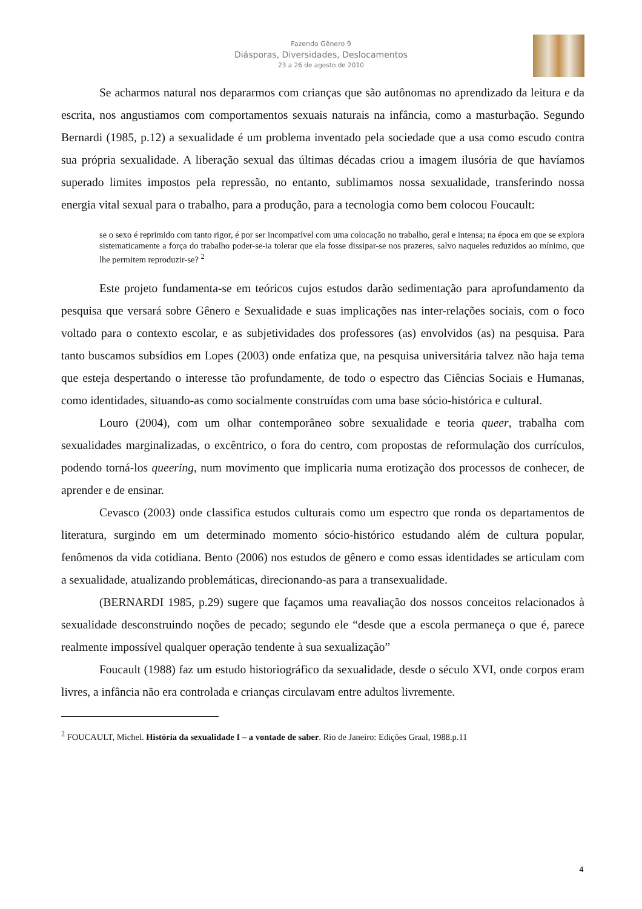Fazendo Gênero 9
Diásporas, Diversidades, Deslocamentos
23 a 26 de agosto de 2010
Se acharmos natural nos depararmos com crianças que são autônomas no aprendizado da leitura e da escrita, nos angustiamos com comportamentos sexuais naturais na infância, como a masturbação. Segundo Bernardi (1985, p.12) a sexualidade é um problema inventado pela sociedade que a usa como escudo contra sua própria sexualidade. A liberação sexual das últimas décadas criou a imagem ilusória de que havíamos superado limites impostos pela repressão, no entanto, sublimamos nossa sexualidade, transferindo nossa energia vital sexual para o trabalho, para a produção, para a tecnologia como bem colocou Foucault:
se o sexo é reprimido com tanto rigor, é por ser incompatível com uma colocação no trabalho, geral e intensa; na época em que se explora sistematicamente a força do trabalho poder-se-ia tolerar que ela fosse dissipar-se nos prazeres, salvo naqueles reduzidos ao mínimo, que lhe permitem reproduzir-se? <sup>2</sup>
Este projeto fundamenta-se em teóricos cujos estudos darão sedimentação para aprofundamento da pesquisa que versará sobre Gênero e Sexualidade e suas implicações nas inter-relações sociais, com o foco voltado para o contexto escolar, e as subjetividades dos professores (as) envolvidos (as) na pesquisa. Para tanto buscamos subsídios em Lopes (2003) onde enfatiza que, na pesquisa universitária talvez não haja tema que esteja despertando o interesse tão profundamente, de todo o espectro das Ciências Sociais e Humanas, como identidades, situando-as como socialmente construídas com uma base sócio-histórica e cultural.
Louro (2004), com um olhar contemporâneo sobre sexualidade e teoria queer, trabalha com sexualidades marginalizadas, o excêntrico, o fora do centro, com propostas de reformulação dos currículos, podendo torná-los queering, num movimento que implicaria numa erotização dos processos de conhecer, de aprender e de ensinar.
Cevasco (2003) onde classifica estudos culturais como um espectro que ronda os departamentos de literatura, surgindo em um determinado momento sócio-histórico estudando além de cultura popular, fenômenos da vida cotidiana. Bento (2006) nos estudos de gênero e como essas identidades se articulam com a sexualidade, atualizando problemáticas, direcionando-as para a transexualidade.
(BERNARDI 1985, p.29) sugere que façamos uma reavaliação dos nossos conceitos relacionados à sexualidade desconstruindo noções de pecado; segundo ele “desde que a escola permaneça o que é, parece realmente impossível qualquer operação tendente à sua sexualização”
Foucault (1988) faz um estudo historiográfico da sexualidade, desde o século XVI, onde corpos eram livres, a infância não era controlada e crianças circulavam entre adultos livremente.
<sup>2</sup> FOUCAULT, Michel. História da sexualidade I – a vontade de saber. Rio de Janeiro: Edições Graal, 1988.p.11
4